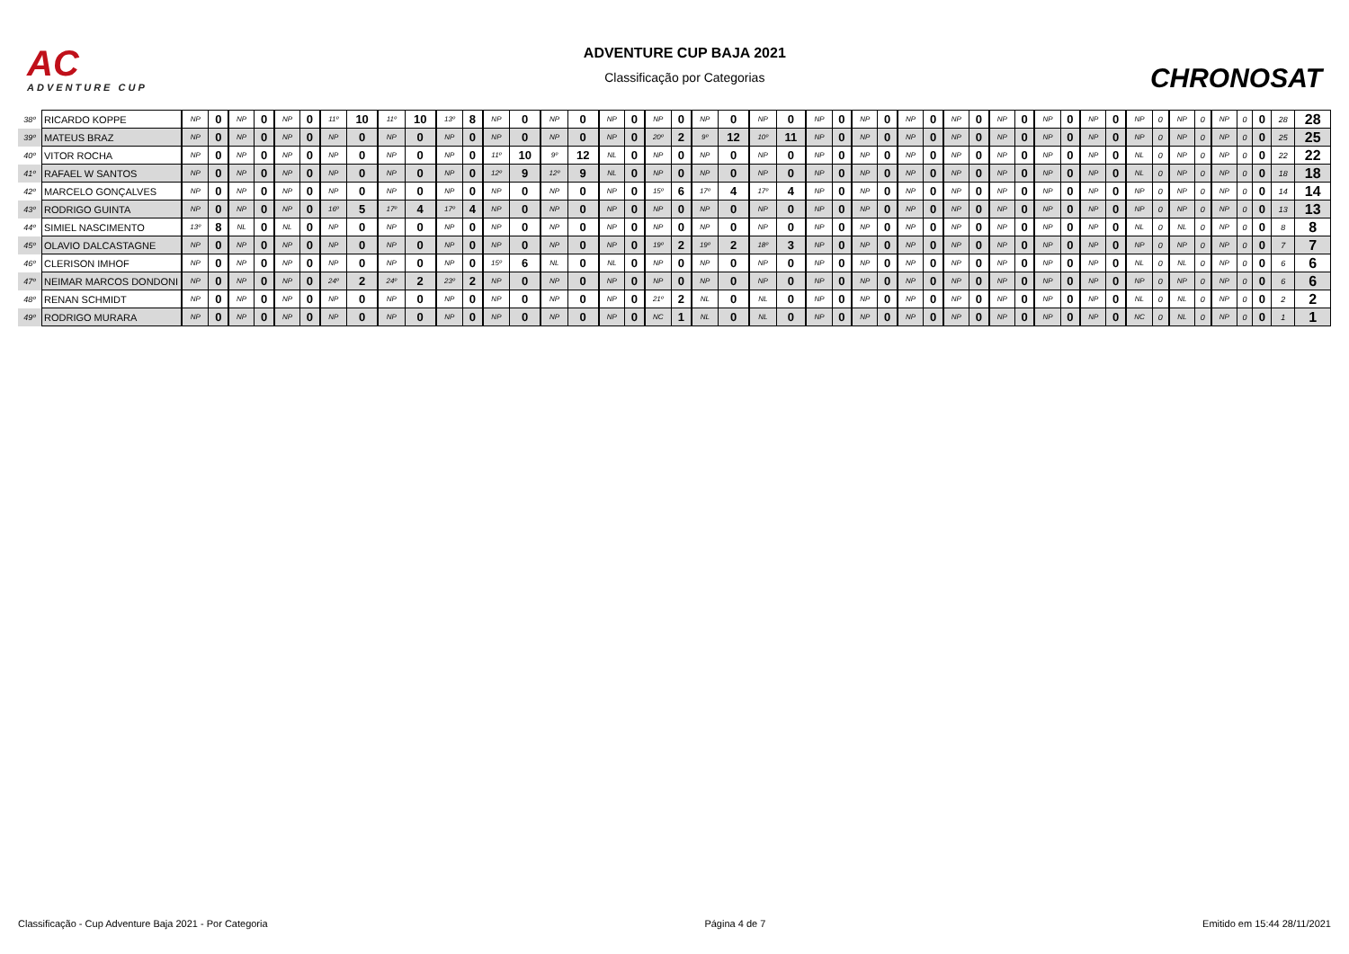AC
ADVENTURE CUP
ADVENTURE CUP BAJA 2021
Classificação por Categorias
CHRONOSAT
| 38º | RICARDO KOPPE | NP | 0 | NP | 0 | NP | 0 | 11º | 10 | 11º | 10 | 13º | 8 | NP | 0 | NP | 0 | NP | 0 | NP | 0 | NP | 0 | NP | 0 | NP | 0 | NP | 0 | NP | 0 | NP | 0 | NP | 0 | NP | 0 | NP | 0 | NP | 0 | NP | 0 | NP | 0 | 0 | 28 | 28 |
| 39º | MATEUS BRAZ | NP | 0 | NP | 0 | NP | 0 | NP | 0 | NP | 0 | NP | 0 | NP | 0 | NP | 0 | NP | 0 | 20º | 2 | 9º | 12 | 10º | 11 | NP | 0 | NP | 0 | NP | 0 | NP | 0 | NP | 0 | NP | 0 | NP | 0 | NP | 0 | NP | 0 | NP | 0 | 0 | 25 | 25 |
| 40º | VITOR ROCHA | NP | 0 | NP | 0 | NP | 0 | NP | 0 | NP | 0 | NP | 0 | 11º | 10 | 9º | 12 | NL | 0 | NP | 0 | NP | 0 | NP | 0 | NP | 0 | NP | 0 | NP | 0 | NP | 0 | NP | 0 | NP | 0 | NP | 0 | NL | 0 | NP | 0 | NP | 0 | 0 | 22 | 22 |
| 41º | RAFAEL W SANTOS | NP | 0 | NP | 0 | NP | 0 | NP | 0 | NP | 0 | NP | 0 | 12º | 9 | 12º | 9 | NL | 0 | NP | 0 | NP | 0 | NP | 0 | NP | 0 | NP | 0 | NP | 0 | NP | 0 | NP | 0 | NP | 0 | NP | 0 | NL | 0 | NP | 0 | NP | 0 | 0 | 18 | 18 |
| 42º | MARCELO GONÇALVES | NP | 0 | NP | 0 | NP | 0 | NP | 0 | NP | 0 | NP | 0 | NP | 0 | NP | 0 | NP | 0 | 15º | 6 | 17º | 4 | 17º | 4 | NP | 0 | NP | 0 | NP | 0 | NP | 0 | NP | 0 | NP | 0 | NP | 0 | NP | 0 | NP | 0 | NP | 0 | 0 | 14 | 14 |
| 43º | RODRIGO GUINTA | NP | 0 | NP | 0 | NP | 0 | 16º | 5 | 17º | 4 | 17º | 4 | NP | 0 | NP | 0 | NP | 0 | NP | 0 | NP | 0 | NP | 0 | NP | 0 | NP | 0 | NP | 0 | NP | 0 | NP | 0 | NP | 0 | NP | 0 | NP | 0 | NP | 0 | NP | 0 | 0 | 13 | 13 |
| 44º | SIMIEL NASCIMENTO | 13º | 8 | NL | 0 | NL | 0 | NP | 0 | NP | 0 | NP | 0 | NP | 0 | NP | 0 | NP | 0 | NP | 0 | NP | 0 | NP | 0 | NP | 0 | NP | 0 | NP | 0 | NP | 0 | NP | 0 | NP | 0 | NP | 0 | NL | 0 | NL | 0 | NP | 0 | 0 | 8 | 8 |
| 45º | OLAVIO DALCASTAGNE | NP | 0 | NP | 0 | NP | 0 | NP | 0 | NP | 0 | NP | 0 | NP | 0 | NP | 0 | NP | 0 | 19º | 2 | 19º | 2 | 18º | 3 | NP | 0 | NP | 0 | NP | 0 | NP | 0 | NP | 0 | NP | 0 | NP | 0 | NP | 0 | NP | 0 | NP | 0 | 0 | 7 | 7 |
| 46º | CLERISON IMHOF | NP | 0 | NP | 0 | NP | 0 | NP | 0 | NP | 0 | NP | 0 | 15º | 6 | NL | 0 | NL | 0 | NP | 0 | NP | 0 | NP | 0 | NP | 0 | NP | 0 | NP | 0 | NP | 0 | NP | 0 | NP | 0 | NP | 0 | NL | 0 | NL | 0 | NP | 0 | 0 | 6 | 6 |
| 47º | NEIMAR MARCOS DONDONI | NP | 0 | NP | 0 | NP | 0 | 24º | 2 | 24º | 2 | 23º | 2 | NP | 0 | NP | 0 | NP | 0 | NP | 0 | NP | 0 | NP | 0 | NP | 0 | NP | 0 | NP | 0 | NP | 0 | NP | 0 | NP | 0 | NP | 0 | NP | 0 | NP | 0 | NP | 0 | 0 | 6 | 6 |
| 48º | RENAN SCHMIDT | NP | 0 | NP | 0 | NP | 0 | NP | 0 | NP | 0 | NP | 0 | NP | 0 | NP | 0 | NP | 0 | 21º | 2 | NL | 0 | NL | 0 | NP | 0 | NP | 0 | NP | 0 | NP | 0 | NP | 0 | NP | 0 | NP | 0 | NL | 0 | NL | 0 | NP | 0 | 0 | 2 | 2 |
| 49º | RODRIGO MURARA | NP | 0 | NP | 0 | NP | 0 | NP | 0 | NP | 0 | NP | 0 | NP | 0 | NP | 0 | NP | 0 | NC | 1 | NL | 0 | NL | 0 | NP | 0 | NP | 0 | NP | 0 | NP | 0 | NP | 0 | NP | 0 | NP | 0 | NC | 0 | NL | 0 | NP | 0 | 0 | 1 | 1 |
Classificação - Cup Adventure Baja 2021 - Por Categoria Página 4 de 7 Emitido em 15:44 28/11/2021